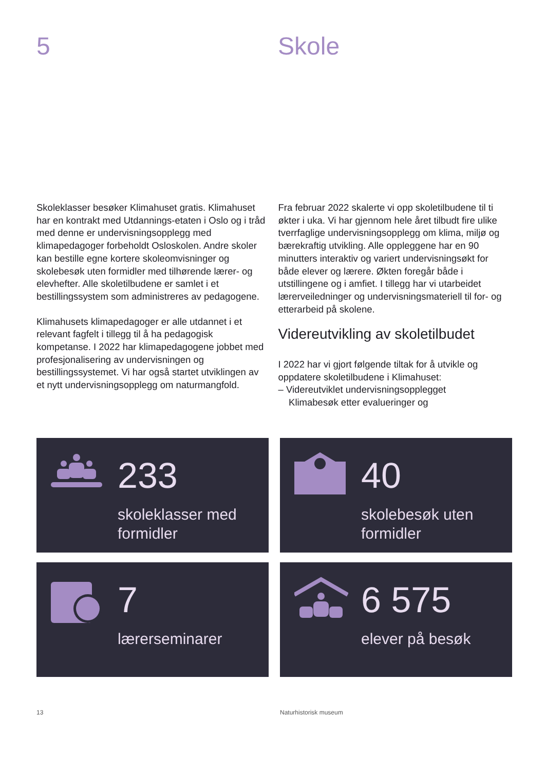5 Skole
Skoleklasser besøker Klimahuset gratis. Klimahuset har en kontrakt med Utdannings-etaten i Oslo og i tråd med denne er undervisningsopplegg med klimapedagoger forbeholdt Osloskolen. Andre skoler kan bestille egne kortere skoleomvisninger og skolebesøk uten formidler med tilhørende lærer- og elevhefter. Alle skoletilbudene er samlet i et bestillingssystem som administreres av pedagogene.
Klimahusets klimapedagoger er alle utdannet i et relevant fagfelt i tillegg til å ha pedagogisk kompetanse. I 2022 har klimapedagogene jobbet med profesjonalisering av undervisningen og bestillingssystemet. Vi har også startet utviklingen av et nytt undervisningsopplegg om naturmangfold.
Fra februar 2022 skalerte vi opp skoletilbudene til ti økter i uka. Vi har gjennom hele året tilbudt fire ulike tverrfaglige undervisningsopplegg om klima, miljø og bærekraftig utvikling. Alle oppleggene har en 90 minutters interaktiv og variert undervisningsøkt for både elever og lærere. Økten foregår både i utstillingene og i amfiet. I tillegg har vi utarbeidet lærerveiledninger og undervisningsmateriell til for- og etterarbeid på skolene.
Videreutvikling av skoletilbudet
I 2022 har vi gjort følgende tiltak for å utvikle og oppdatere skoletilbudene i Klimahuset:
– Videreutviklet undervisningsopplegget
Klimabesøk etter evalueringer og
233
skoleklasser med
formidler
40
skolebesøk uten
formidler
7
lærerseminarer
6 575
elever på besøk
13 Naturhistorisk museum